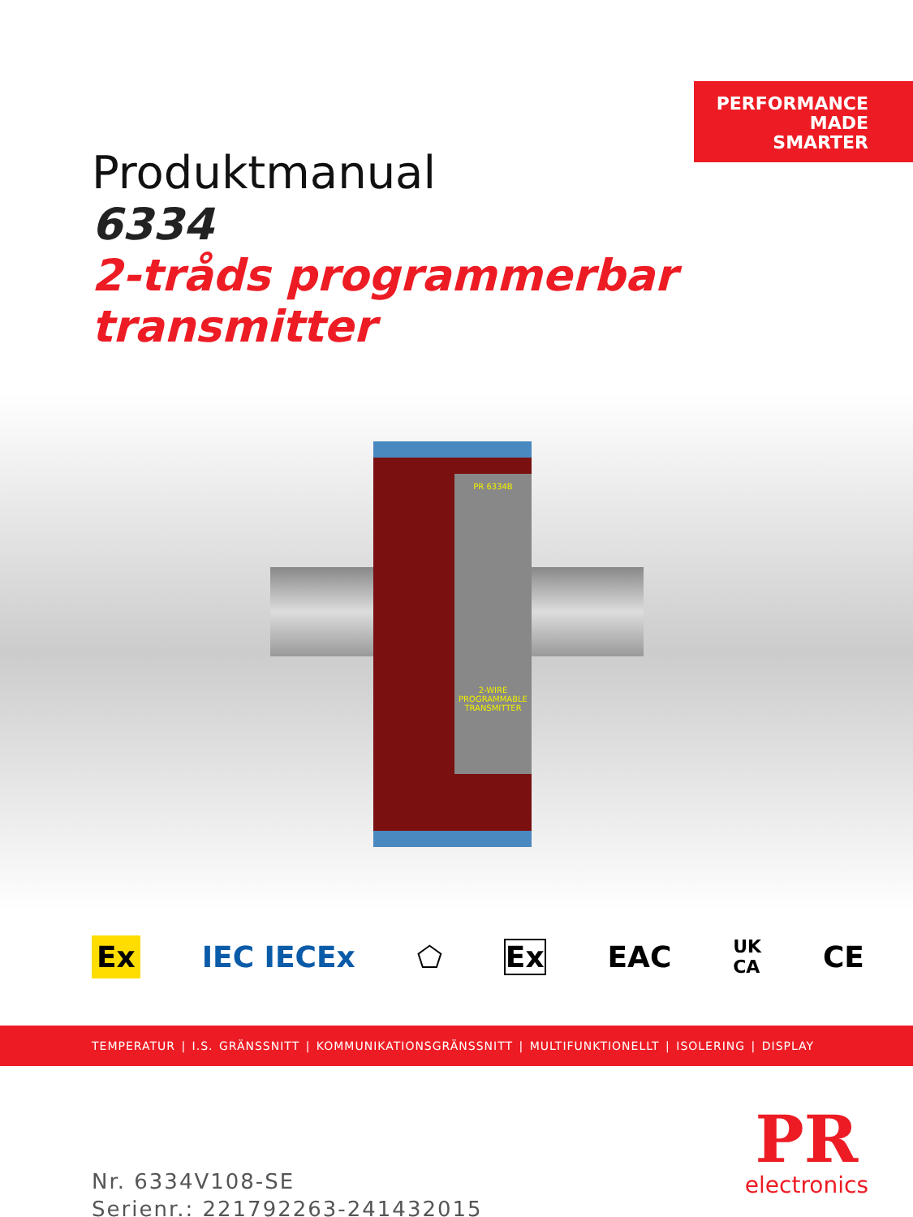PERFORMANCE
MADE
SMARTER
Produktmanual
6334
2-tråds programmerbar transmitter
PR 6334B
2-WIRE PROGRAMMABLE TRANSMITTER
Ex IEC IECEx ⬠ Ex EAC UK
CA CE
TEMPERATUR | I.S. GRÄNSSNITT | KOMMUNIKATIONSGRÄNSSNITT | MULTIFUNKTIONELLT | ISOLERING | DISPLAY
Nr. 6334V108-SE
Serienr.: 221792263-241432015
PR
electronics